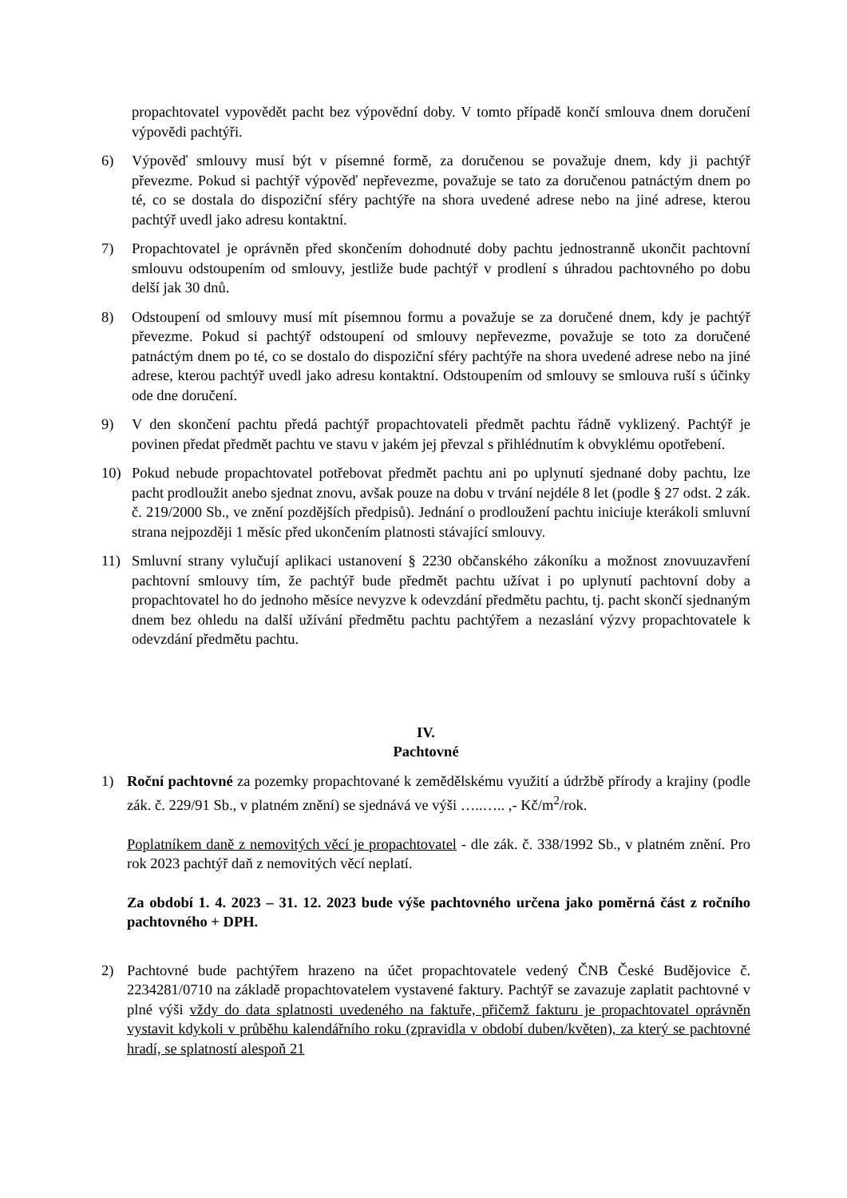propachtovatel vypovědět pacht bez výpovědní doby. V tomto případě končí smlouva dnem doručení výpovědi pachtýři.
6) Výpověď smlouvy musí být v písemné formě, za doručenou se považuje dnem, kdy ji pachtýř převezme. Pokud si pachtýř výpověď nepřevezme, považuje se tato za doručenou patnáctým dnem po té, co se dostala do dispoziční sféry pachtýře na shora uvedené adrese nebo na jiné adrese, kterou pachtýř uvedl jako adresu kontaktní.
7) Propachtovatel je oprávněn před skončením dohodnuté doby pachtu jednostranně ukončit pachtovní smlouvu odstoupením od smlouvy, jestliže bude pachtýř v prodlení s úhradou pachtovného po dobu delší jak 30 dnů.
8) Odstoupení od smlouvy musí mít písemnou formu a považuje se za doručené dnem, kdy je pachtýř převezme. Pokud si pachtýř odstoupení od smlouvy nepřevezme, považuje se toto za doručené patnáctým dnem po té, co se dostalo do dispoziční sféry pachtýře na shora uvedené adrese nebo na jiné adrese, kterou pachtýř uvedl jako adresu kontaktní. Odstoupením od smlouvy se smlouva ruší s účinky ode dne doručení.
9) V den skončení pachtu předá pachtýř propachtovateli předmět pachtu řádně vyklizený. Pachtýř je povinen předat předmět pachtu ve stavu v jakém jej převzal s přihlédnutím k obvyklému opotřebení.
10) Pokud nebude propachtovatel potřebovat předmět pachtu ani po uplynutí sjednané doby pachtu, lze pacht prodloužit anebo sjednat znovu, avšak pouze na dobu v trvání nejdéle 8 let (podle § 27 odst. 2 zák. č. 219/2000 Sb., ve znění pozdějších předpisů). Jednání o prodloužení pachtu iniciuje kterákoli smluvní strana nejpozději 1 měsíc před ukončením platnosti stávající smlouvy.
11) Smluvní strany vylučují aplikaci ustanovení § 2230 občanského zákoníku a možnost znovuuzavření pachtovní smlouvy tím, že pachtýř bude předmět pachtu užívat i po uplynutí pachtovní doby a propachtovatel ho do jednoho měsíce nevyzve k odevzdání předmětu pachtu, tj. pacht skončí sjednaným dnem bez ohledu na další užívání předmětu pachtu pachtýřem a nezaslání výzvy propachtovatele k odevzdání předmětu pachtu.
IV.
Pachtovné
1) Roční pachtovné za pozemky propachtované k zemědělskému využití a údržbě přírody a krajiny (podle zák. č. 229/91 Sb., v platném znění) se sjednává ve výši …..….. ,- Kč/m<sup>2</sup>/rok.
Poplatníkem daně z nemovitých věcí je propachtovatel - dle zák. č. 338/1992 Sb., v platném znění. Pro rok 2023 pachtýř daň z nemovitých věcí neplatí.
Za období 1. 4. 2023 – 31. 12. 2023 bude výše pachtovného určena jako poměrná část z ročního pachtovného + DPH.
2) Pachtovné bude pachtýřem hrazeno na účet propachtovatele vedený ČNB České Budějovice č. 2234281/0710 na základě propachtovatelem vystavené faktury. Pachtýř se zavazuje zaplatit pachtovné v plné výši vždy do data splatnosti uvedeného na faktuře, přičemž fakturu je propachtovatel oprávněn vystavit kdykoli v průběhu kalendářního roku (zpravidla v období duben/květen), za který se pachtovné hradí, se splatností alespoň 21